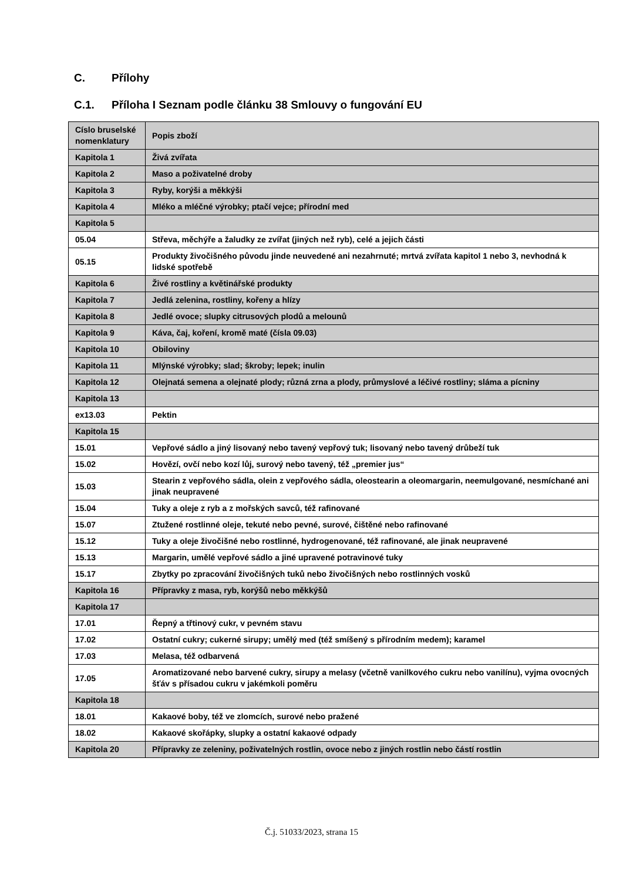C. Přílohy
C.1. Příloha I Seznam podle článku 38 Smlouvy o fungování EU
| Císlo bruselské nomenklatury | Popis zboží |
| Kapitola 1 | Živá zvířata |
| Kapitola 2 | Maso a poživatelné droby |
| Kapitola 3 | Ryby, korýši a měkkýši |
| Kapitola 4 | Mléko a mléčné výrobky; ptačí vejce; přírodní med |
| Kapitola 5 | |
| 05.04 | Střeva, měchýře a žaludky ze zvířat (jiných než ryb), celé a jejich části |
| 05.15 | Produkty živočišného původu jinde neuvedené ani nezahrnuté; mrtvá zvířata kapitol 1 nebo 3, nevhodná k lidské spotřebě |
| Kapitola 6 | Živé rostliny a květinářské produkty |
| Kapitola 7 | Jedlá zelenina, rostliny, kořeny a hlízy |
| Kapitola 8 | Jedlé ovoce; slupky citrusových plodů a melounů |
| Kapitola 9 | Káva, čaj, koření, kromě maté (čísla 09.03) |
| Kapitola 10 | Obiloviny |
| Kapitola 11 | Mlýnské výrobky; slad; škroby; lepek; inulin |
| Kapitola 12 | Olejnatá semena a olejnaté plody; různá zrna a plody, průmyslové a léčivé rostliny; sláma a pícniny |
| Kapitola 13 | |
| ex13.03 | Pektin |
| Kapitola 15 | |
| 15.01 | Vepřové sádlo a jiný lisovaný nebo tavený vepřový tuk; lisovaný nebo tavený drůbeží tuk |
| 15.02 | Hovězí, ovčí nebo kozí lůj, surový nebo tavený, též „premier jus“ |
| 15.03 | Stearin z vepřového sádla, olein z vepřového sádla, oleostearin a oleomargarin, neemulgované, nesmíchané ani jinak neupravené |
| 15.04 | Tuky a oleje z ryb a z mořských savců, též rafinované |
| 15.07 | Ztužené rostlinné oleje, tekuté nebo pevné, surové, čištěné nebo rafinované |
| 15.12 | Tuky a oleje živočišné nebo rostlinné, hydrogenované, též rafinované, ale jinak neupravené |
| 15.13 | Margarin, umělé vepřové sádlo a jiné upravené potravinové tuky |
| 15.17 | Zbytky po zpracování živočišných tuků nebo živočišných nebo rostlinných vosků |
| Kapitola 16 | Přípravky z masa, ryb, korýšů nebo měkkýšů |
| Kapitola 17 | |
| 17.01 | Řepný a třtinový cukr, v pevném stavu |
| 17.02 | Ostatní cukry; cukerné sirupy; umělý med (též smíšený s přírodním medem); karamel |
| 17.03 | Melasa, též odbarvená |
| 17.05 | Aromatizované nebo barvené cukry, sirupy a melasy (včetně vanilkového cukru nebo vanilínu), vyjma ovocných šťáv s přísadou cukru v jakémkoli poměru |
| Kapitola 18 | |
| 18.01 | Kakaové boby, též ve zlomcích, surové nebo pražené |
| 18.02 | Kakaové skořápky, slupky a ostatní kakaové odpady |
| Kapitola 20 | Přípravky ze zeleniny, poživatelných rostlin, ovoce nebo z jiných rostlin nebo částí rostlin |
Č.j. 51033/2023, strana 15